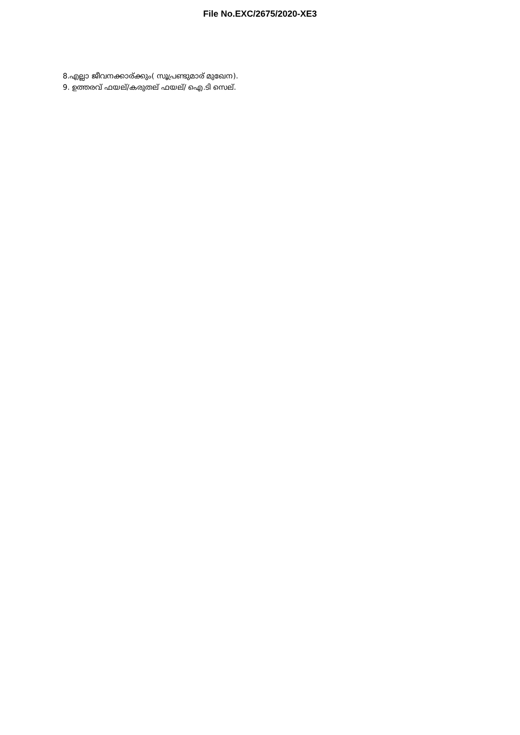File No.EXC/2675/2020-XE3
8.എല്ലാ ജീവനക്കാര്ക്കും( സൂപ്രണ്ടുമാര് മുഖേന).
9. ഉത്തരവ് ഫയല്/കരുതല് ഫയല്/ ഐ.ടി സെല്.